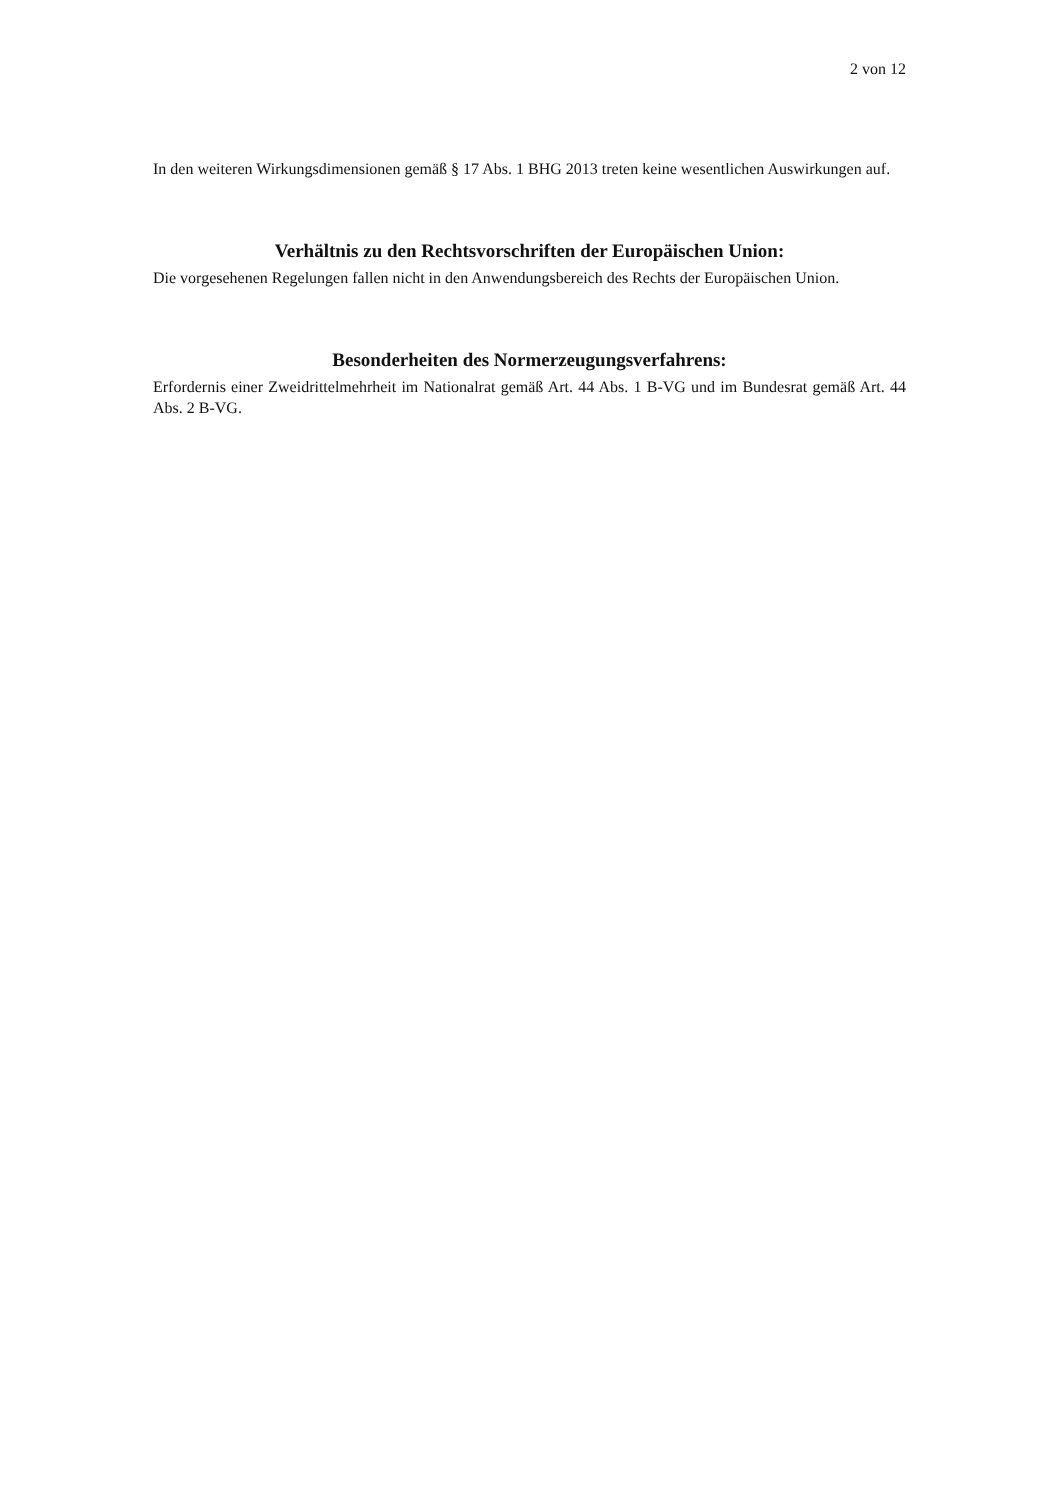2 von 12
In den weiteren Wirkungsdimensionen gemäß § 17 Abs. 1 BHG 2013 treten keine wesentlichen Auswirkungen auf.
Verhältnis zu den Rechtsvorschriften der Europäischen Union:
Die vorgesehenen Regelungen fallen nicht in den Anwendungsbereich des Rechts der Europäischen Union.
Besonderheiten des Normerzeugungsverfahrens:
Erfordernis einer Zweidrittelmehrheit im Nationalrat gemäß Art. 44 Abs. 1 B-VG und im Bundesrat gemäß Art. 44 Abs. 2 B-VG.